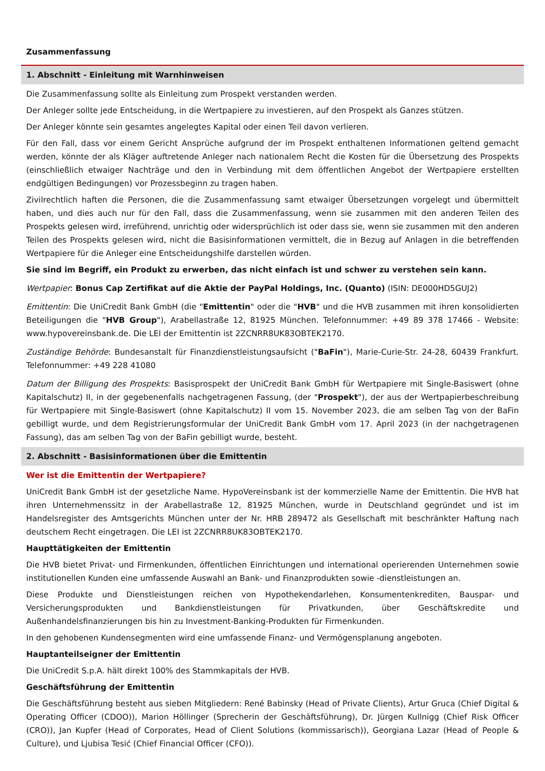Zusammenfassung
1. Abschnitt - Einleitung mit Warnhinweisen
Die Zusammenfassung sollte als Einleitung zum Prospekt verstanden werden.
Der Anleger sollte jede Entscheidung, in die Wertpapiere zu investieren, auf den Prospekt als Ganzes stützen.
Der Anleger könnte sein gesamtes angelegtes Kapital oder einen Teil davon verlieren.
Für den Fall, dass vor einem Gericht Ansprüche aufgrund der im Prospekt enthaltenen Informationen geltend gemacht werden, könnte der als Kläger auftretende Anleger nach nationalem Recht die Kosten für die Übersetzung des Prospekts (einschließlich etwaiger Nachträge und den in Verbindung mit dem öffentlichen Angebot der Wertpapiere erstellten endgültigen Bedingungen) vor Prozessbeginn zu tragen haben.
Zivilrechtlich haften die Personen, die die Zusammenfassung samt etwaiger Übersetzungen vorgelegt und übermittelt haben, und dies auch nur für den Fall, dass die Zusammenfassung, wenn sie zusammen mit den anderen Teilen des Prospekts gelesen wird, irreführend, unrichtig oder widersprüchlich ist oder dass sie, wenn sie zusammen mit den anderen Teilen des Prospekts gelesen wird, nicht die Basisinformationen vermittelt, die in Bezug auf Anlagen in die betreffenden Wertpapiere für die Anleger eine Entscheidungshilfe darstellen würden.
Sie sind im Begriff, ein Produkt zu erwerben, das nicht einfach ist und schwer zu verstehen sein kann.
Wertpapier: Bonus Cap Zertifikat auf die Aktie der PayPal Holdings, Inc. (Quanto) (ISIN: DE000HD5GUJ2)
Emittentin: Die UniCredit Bank GmbH (die "Emittentin" oder die "HVB" und die HVB zusammen mit ihren konsolidierten Beteiligungen die "HVB Group"), Arabellastraße 12, 81925 München. Telefonnummer: +49 89 378 17466 - Website: www.hypovereinsbank.de. Die LEI der Emittentin ist 2ZCNRR8UK83OBTEK2170.
Zuständige Behörde: Bundesanstalt für Finanzdienstleistungsaufsicht ("BaFin"), Marie-Curie-Str. 24-28, 60439 Frankfurt. Telefonnummer: +49 228 41080
Datum der Billigung des Prospekts: Basisprospekt der UniCredit Bank GmbH für Wertpapiere mit Single-Basiswert (ohne Kapitalschutz) II, in der gegebenenfalls nachgetragenen Fassung, (der "Prospekt"), der aus der Wertpapierbeschreibung für Wertpapiere mit Single-Basiswert (ohne Kapitalschutz) II vom 15. November 2023, die am selben Tag von der BaFin gebilligt wurde, und dem Registrierungsformular der UniCredit Bank GmbH vom 17. April 2023 (in der nachgetragenen Fassung), das am selben Tag von der BaFin gebilligt wurde, besteht.
2. Abschnitt - Basisinformationen über die Emittentin
Wer ist die Emittentin der Wertpapiere?
UniCredit Bank GmbH ist der gesetzliche Name. HypoVereinsbank ist der kommerzielle Name der Emittentin. Die HVB hat ihren Unternehmenssitz in der Arabellastraße 12, 81925 München, wurde in Deutschland gegründet und ist im Handelsregister des Amtsgerichts München unter der Nr. HRB 289472 als Gesellschaft mit beschränkter Haftung nach deutschem Recht eingetragen. Die LEI ist 2ZCNRR8UK83OBTEK2170.
Haupttätigkeiten der Emittentin
Die HVB bietet Privat- und Firmenkunden, öffentlichen Einrichtungen und international operierenden Unternehmen sowie institutionellen Kunden eine umfassende Auswahl an Bank- und Finanzprodukten sowie -dienstleistungen an.
Diese Produkte und Dienstleistungen reichen von Hypothekendarlehen, Konsumentenkrediten, Bauspar- und Versicherungsprodukten und Bankdienstleistungen für Privatkunden, über Geschäftskredite und Außenhandelsfinanzierungen bis hin zu Investment-Banking-Produkten für Firmenkunden.
In den gehobenen Kundensegmenten wird eine umfassende Finanz- und Vermögensplanung angeboten.
Hauptanteilseigner der Emittentin
Die UniCredit S.p.A. hält direkt 100% des Stammkapitals der HVB.
Geschäftsführung der Emittentin
Die Geschäftsführung besteht aus sieben Mitgliedern: René Babinsky (Head of Private Clients), Artur Gruca (Chief Digital & Operating Officer (CDOO)), Marion Höllinger (Sprecherin der Geschäftsführung), Dr. Jürgen Kullnigg (Chief Risk Officer (CRO)), Jan Kupfer (Head of Corporates, Head of Client Solutions (kommissarisch)), Georgiana Lazar (Head of People & Culture), und Ljubisa Tesić (Chief Financial Officer (CFO)).